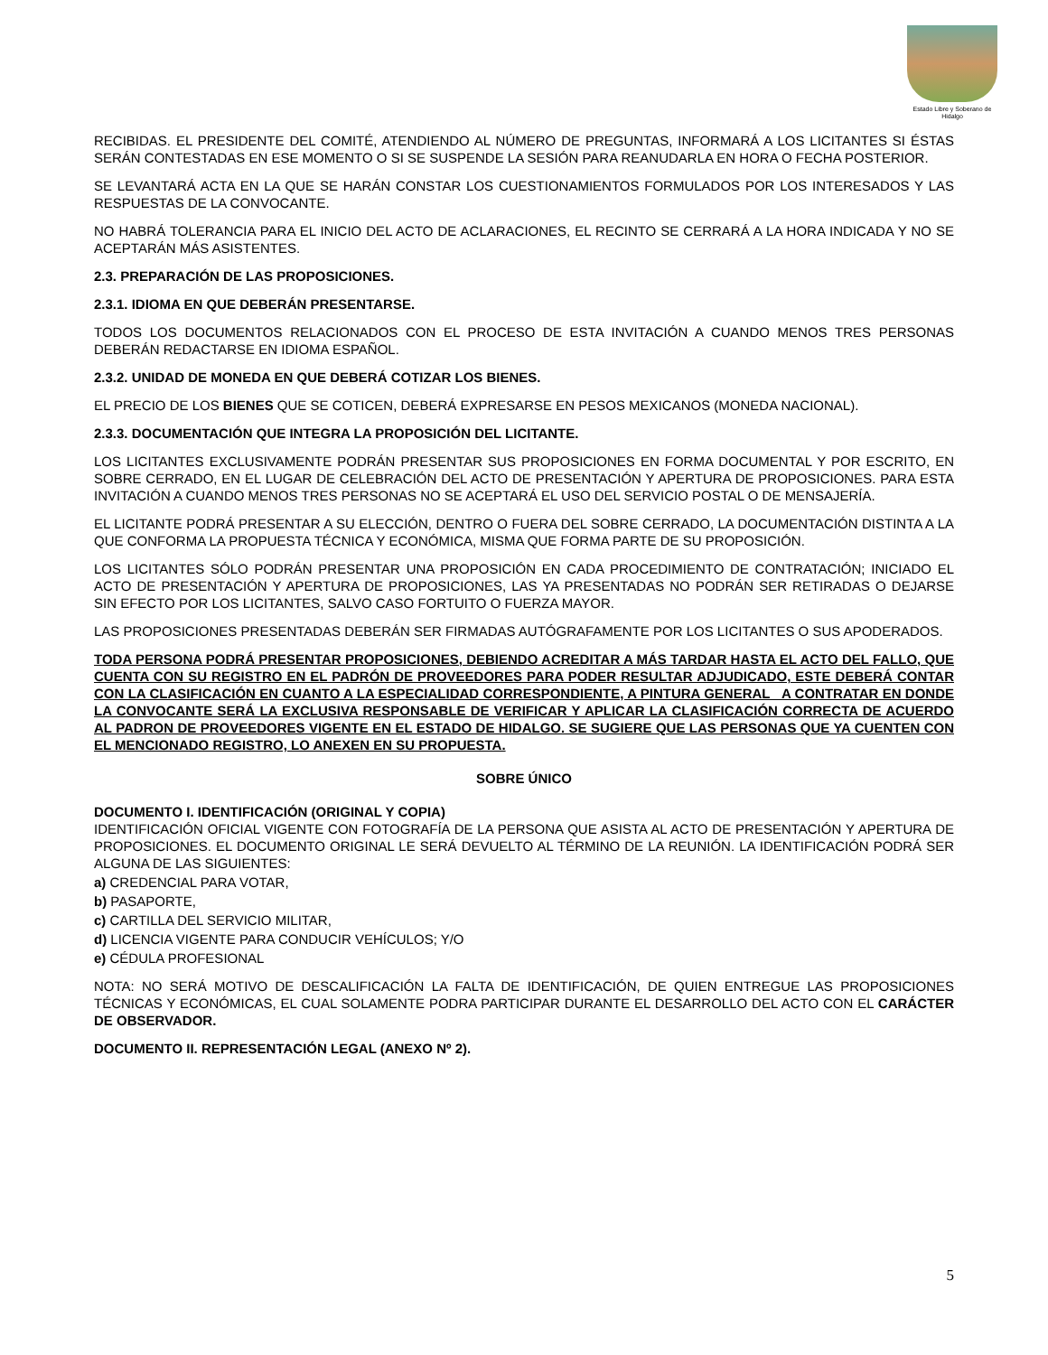Estado Libre y Soberano de Hidalgo
RECIBIDAS. EL PRESIDENTE DEL COMITÉ, ATENDIENDO AL NÚMERO DE PREGUNTAS, INFORMARÁ A LOS LICITANTES SI ÉSTAS SERÁN CONTESTADAS EN ESE MOMENTO O SI SE SUSPENDE LA SESIÓN PARA REANUDARLA EN HORA O FECHA POSTERIOR.
SE LEVANTARÁ ACTA EN LA QUE SE HARÁN CONSTAR LOS CUESTIONAMIENTOS FORMULADOS POR LOS INTERESADOS Y LAS RESPUESTAS DE LA CONVOCANTE.
NO HABRÁ TOLERANCIA PARA EL INICIO DEL ACTO DE ACLARACIONES, EL RECINTO SE CERRARÁ A LA HORA INDICADA Y NO SE ACEPTARÁN MÁS ASISTENTES.
2.3. PREPARACIÓN DE LAS PROPOSICIONES.
2.3.1. IDIOMA EN QUE DEBERÁN PRESENTARSE.
TODOS LOS DOCUMENTOS RELACIONADOS CON EL PROCESO DE ESTA INVITACIÓN A CUANDO MENOS TRES PERSONAS DEBERÁN REDACTARSE EN IDIOMA ESPAÑOL.
2.3.2. UNIDAD DE MONEDA EN QUE DEBERÁ COTIZAR LOS BIENES.
EL PRECIO DE LOS BIENES QUE SE COTICEN, DEBERÁ EXPRESARSE EN PESOS MEXICANOS (MONEDA NACIONAL).
2.3.3. DOCUMENTACIÓN QUE INTEGRA LA PROPOSICIÓN DEL LICITANTE.
LOS LICITANTES EXCLUSIVAMENTE PODRÁN PRESENTAR SUS PROPOSICIONES EN FORMA DOCUMENTAL Y POR ESCRITO, EN SOBRE CERRADO, EN EL LUGAR DE CELEBRACIÓN DEL ACTO DE PRESENTACIÓN Y APERTURA DE PROPOSICIONES. PARA ESTA INVITACIÓN A CUANDO MENOS TRES PERSONAS NO SE ACEPTARÁ EL USO DEL SERVICIO POSTAL O DE MENSAJERÍA.
EL LICITANTE PODRÁ PRESENTAR A SU ELECCIÓN, DENTRO O FUERA DEL SOBRE CERRADO, LA DOCUMENTACIÓN DISTINTA A LA QUE CONFORMA LA PROPUESTA TÉCNICA Y ECONÓMICA, MISMA QUE FORMA PARTE DE SU PROPOSICIÓN.
LOS LICITANTES SÓLO PODRÁN PRESENTAR UNA PROPOSICIÓN EN CADA PROCEDIMIENTO DE CONTRATACIÓN; INICIADO EL ACTO DE PRESENTACIÓN Y APERTURA DE PROPOSICIONES, LAS YA PRESENTADAS NO PODRÁN SER RETIRADAS O DEJARSE SIN EFECTO POR LOS LICITANTES, SALVO CASO FORTUITO O FUERZA MAYOR.
LAS PROPOSICIONES PRESENTADAS DEBERÁN SER FIRMADAS AUTÓGRAFAMENTE POR LOS LICITANTES O SUS APODERADOS.
TODA PERSONA PODRÁ PRESENTAR PROPOSICIONES, DEBIENDO ACREDITAR A MÁS TARDAR HASTA EL ACTO DEL FALLO, QUE CUENTA CON SU REGISTRO EN EL PADRÓN DE PROVEEDORES PARA PODER RESULTAR ADJUDICADO, ESTE DEBERÁ CONTAR CON LA CLASIFICACIÓN EN CUANTO A LA ESPECIALIDAD CORRESPONDIENTE, A PINTURA GENERAL _A CONTRATAR EN DONDE LA CONVOCANTE SERÁ LA EXCLUSIVA RESPONSABLE DE VERIFICAR Y APLICAR LA CLASIFICACIÓN CORRECTA DE ACUERDO AL PADRON DE PROVEEDORES VIGENTE EN EL ESTADO DE HIDALGO. SE SUGIERE QUE LAS PERSONAS QUE YA CUENTEN CON EL MENCIONADO REGISTRO, LO ANEXEN EN SU PROPUESTA.
SOBRE ÚNICO
DOCUMENTO I. IDENTIFICACIÓN (ORIGINAL Y COPIA)
IDENTIFICACIÓN OFICIAL VIGENTE CON FOTOGRAFÍA DE LA PERSONA QUE ASISTA AL ACTO DE PRESENTACIÓN Y APERTURA DE PROPOSICIONES. EL DOCUMENTO ORIGINAL LE SERÁ DEVUELTO AL TÉRMINO DE LA REUNIÓN. LA IDENTIFICACIÓN PODRÁ SER ALGUNA DE LAS SIGUIENTES:
a) CREDENCIAL PARA VOTAR,
b) PASAPORTE,
c) CARTILLA DEL SERVICIO MILITAR,
d) LICENCIA VIGENTE PARA CONDUCIR VEHÍCULOS; Y/O
e) CÉDULA PROFESIONAL
NOTA: NO SERÁ MOTIVO DE DESCALIFICACIÓN LA FALTA DE IDENTIFICACIÓN, DE QUIEN ENTREGUE LAS PROPOSICIONES TÉCNICAS Y ECONÓMICAS, EL CUAL SOLAMENTE PODRA PARTICIPAR DURANTE EL DESARROLLO DEL ACTO CON EL CARÁCTER DE OBSERVADOR.
DOCUMENTO II. REPRESENTACIÓN LEGAL (ANEXO Nº 2).
5